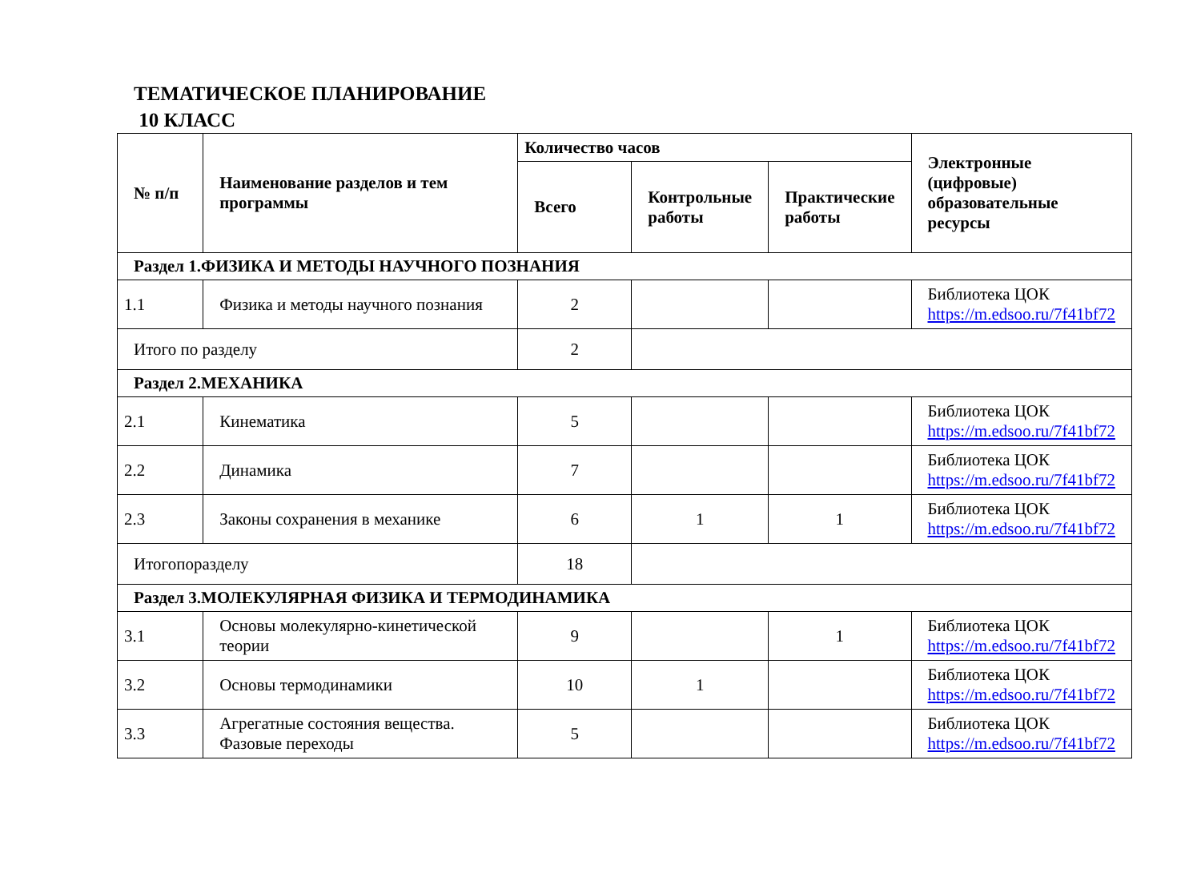ТЕМАТИЧЕСКОЕ ПЛАНИРОВАНИЕ
10 КЛАСС
| № п/п | Наименование разделов и тем программы | Количество часов | | | Электронные (цифровые) образовательные ресурсы |
| --- | --- | --- | --- | --- | --- |
| | | Всего | Контрольные работы | Практические работы | |
| Раздел 1.ФИЗИКА И МЕТОДЫ НАУЧНОГО ПОЗНАНИЯ | | | | | |
| 1.1 | Физика и методы научного познания | 2 | | | Библиотека ЦОК https://m.edsoo.ru/7f41bf72 |
| Итого по разделу | | 2 | | | |
| Раздел 2.МЕХАНИКА | | | | | |
| 2.1 | Кинематика | 5 | | | Библиотека ЦОК https://m.edsoo.ru/7f41bf72 |
| 2.2 | Динамика | 7 | | | Библиотека ЦОК https://m.edsoo.ru/7f41bf72 |
| 2.3 | Законы сохранения в механике | 6 | 1 | 1 | Библиотека ЦОК https://m.edsoo.ru/7f41bf72 |
| Итогопоразделу | | 18 | | | |
| Раздел 3.МОЛЕКУЛЯРНАЯ ФИЗИКА И ТЕРМОДИНАМИКА | | | | | |
| 3.1 | Основы молекулярно-кинетической теории | 9 | | 1 | Библиотека ЦОК https://m.edsoo.ru/7f41bf72 |
| 3.2 | Основы термодинамики | 10 | 1 | | Библиотека ЦОК https://m.edsoo.ru/7f41bf72 |
| 3.3 | Агрегатные состояния вещества. Фазовые переходы | 5 | | | Библиотека ЦОК https://m.edsoo.ru/7f41bf72 |